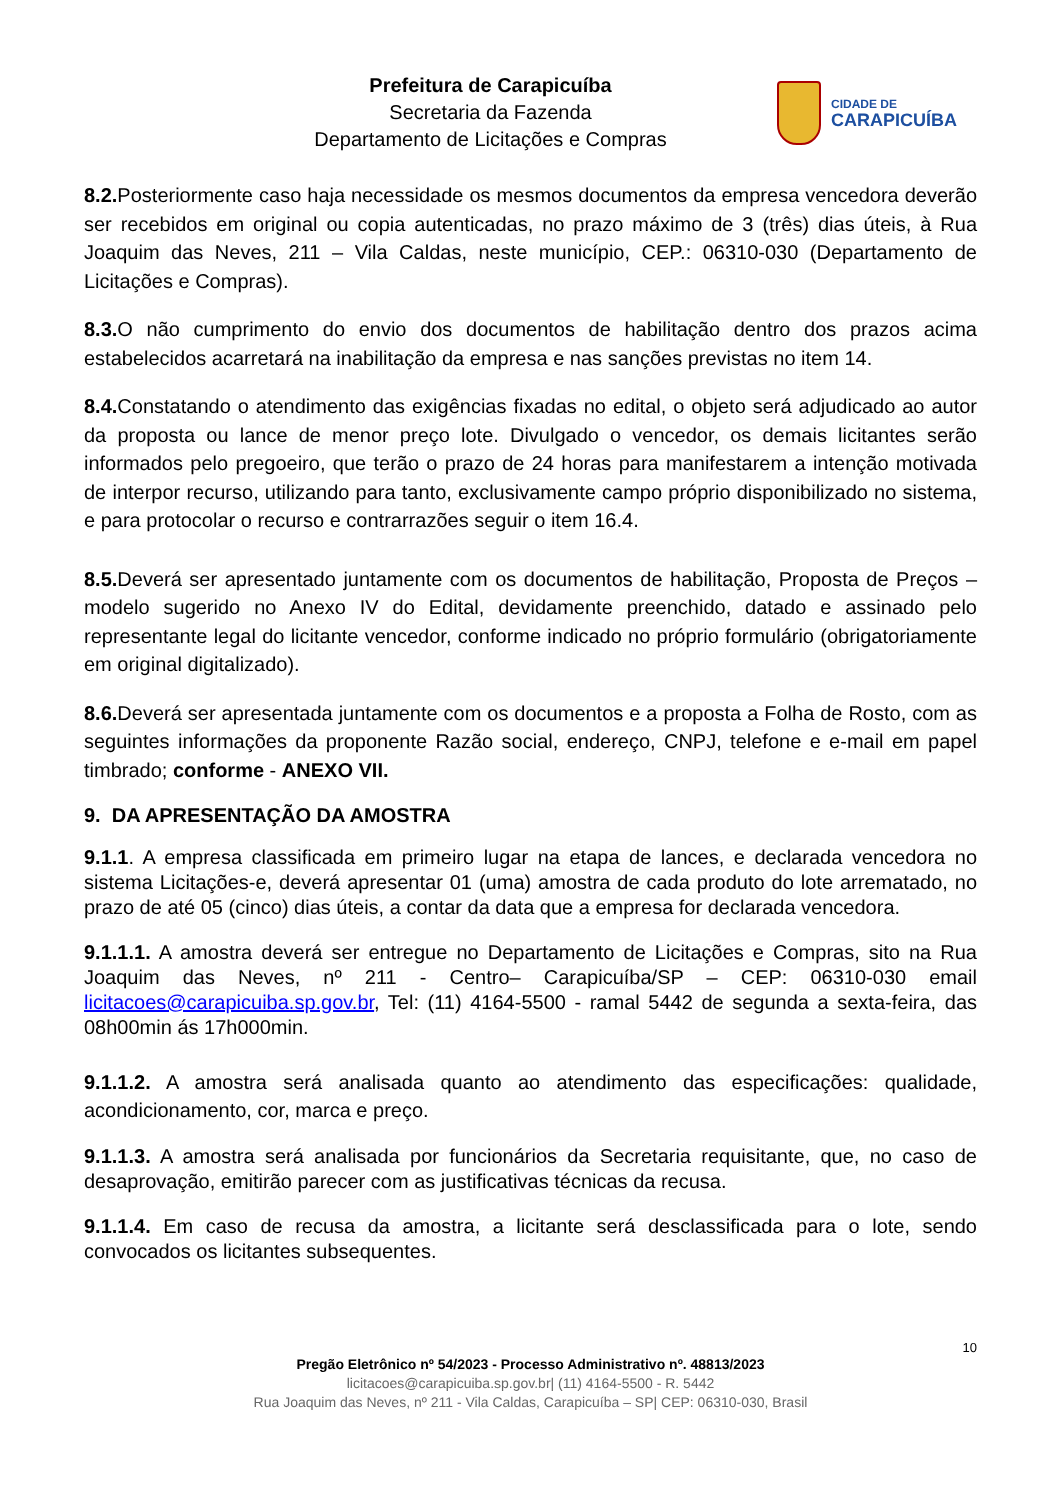Prefeitura de Carapicuíba
Secretaria da Fazenda
Departamento de Licitações e Compras
CIDADE DE
CARAPICUÍBA
8.2. Posteriormente caso haja necessidade os mesmos documentos da empresa vencedora deverão ser recebidos em original ou copia autenticadas, no prazo máximo de 3 (três) dias úteis, à Rua Joaquim das Neves, 211 – Vila Caldas, neste município, CEP.: 06310-030 (Departamento de Licitações e Compras).
8.3. O não cumprimento do envio dos documentos de habilitação dentro dos prazos acima estabelecidos acarretará na inabilitação da empresa e nas sanções previstas no item 14.
8.4. Constatando o atendimento das exigências fixadas no edital, o objeto será adjudicado ao autor da proposta ou lance de menor preço lote. Divulgado o vencedor, os demais licitantes serão informados pelo pregoeiro, que terão o prazo de 24 horas para manifestarem a intenção motivada de interpor recurso, utilizando para tanto, exclusivamente campo próprio disponibilizado no sistema, e para protocolar o recurso e contrarrazões seguir o item 16.4.
8.5. Deverá ser apresentado juntamente com os documentos de habilitação, Proposta de Preços – modelo sugerido no Anexo IV do Edital, devidamente preenchido, datado e assinado pelo representante legal do licitante vencedor, conforme indicado no próprio formulário (obrigatoriamente em original digitalizado).
8.6. Deverá ser apresentada juntamente com os documentos e a proposta a Folha de Rosto, com as seguintes informações da proponente Razão social, endereço, CNPJ, telefone e e-mail em papel timbrado; conforme - ANEXO VII.
9. DA APRESENTAÇÃO DA AMOSTRA
9.1.1. A empresa classificada em primeiro lugar na etapa de lances, e declarada vencedora no sistema Licitações-e, deverá apresentar 01 (uma) amostra de cada produto do lote arrematado, no prazo de até 05 (cinco) dias úteis, a contar da data que a empresa for declarada vencedora.
9.1.1.1. A amostra deverá ser entregue no Departamento de Licitações e Compras, sito na Rua Joaquim das Neves, nº 211 - Centro– Carapicuíba/SP – CEP: 06310-030 email licitacoes@carapicuiba.sp.gov.br, Tel: (11) 4164-5500 - ramal 5442 de segunda a sexta-feira, das 08h00min ás 17h000min.
9.1.1.2. A amostra será analisada quanto ao atendimento das especificações: qualidade, acondicionamento, cor, marca e preço.
9.1.1.3. A amostra será analisada por funcionários da Secretaria requisitante, que, no caso de desaprovação, emitirão parecer com as justificativas técnicas da recusa.
9.1.1.4. Em caso de recusa da amostra, a licitante será desclassificada para o lote, sendo convocados os licitantes subsequentes.
10
Pregão Eletrônico nº 54/2023 - Processo Administrativo nº. 48813/2023
licitacoes@carapicuiba.sp.gov.br| (11) 4164-5500 - R. 5442
Rua Joaquim das Neves, nº 211 - Vila Caldas, Carapicuíba – SP| CEP: 06310-030, Brasil